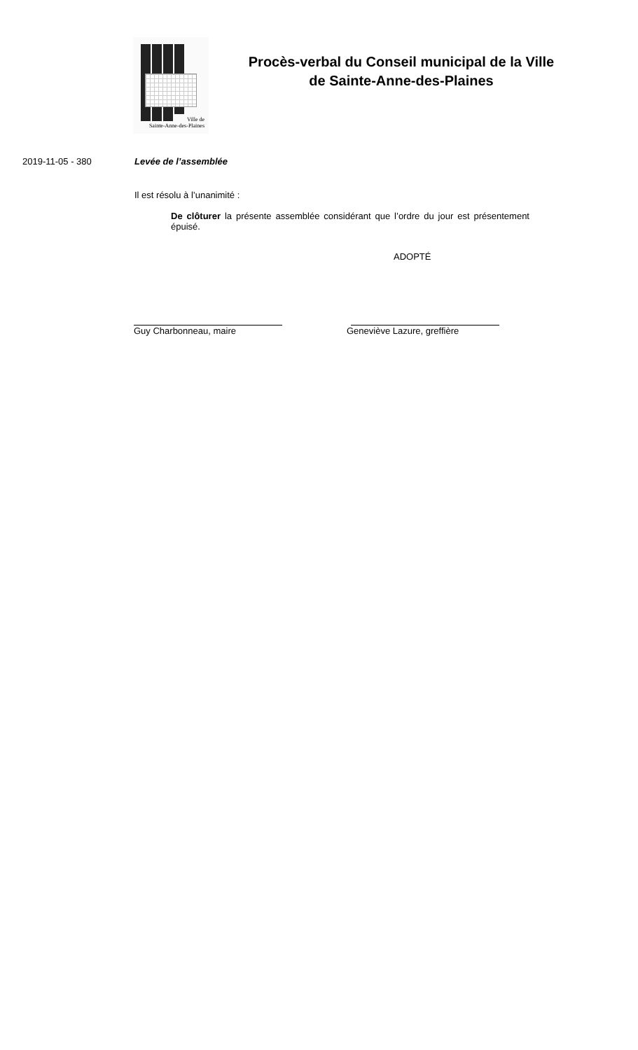Ville de
Sainte-Anne-des-Plaines
Procès-verbal du Conseil municipal de la Ville de Sainte-Anne-des-Plaines
2019-11-05 - 380 Levée de l’assemblée
Il est résolu à l’unanimité :
De clôturer la présente assemblée considérant que l’ordre du jour est présentement épuisé.
ADOPTÉ
Guy Charbonneau, maire Geneviève Lazure, greffière